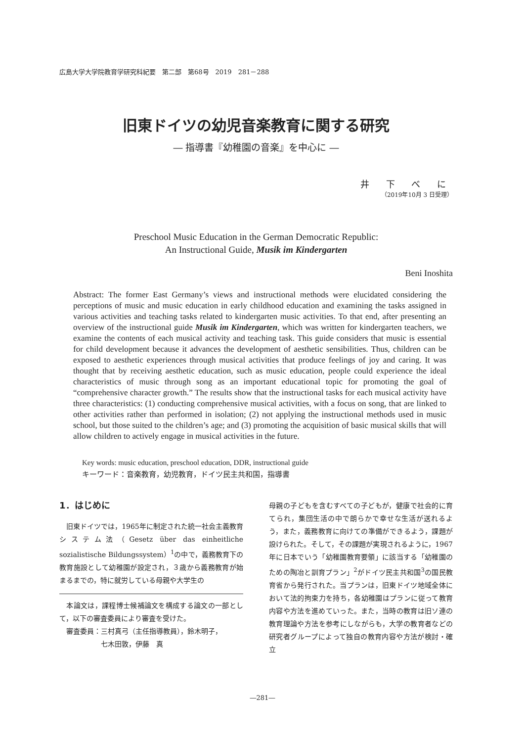広島大学大学院教育学研究科紀要　第二部　第68号　2019　281－288
旧東ドイツの幼児音楽教育に関する研究
― 指導書『幼稚園の音楽』を中心に ―
井 下 べ に
（2019年10月 3 日受理）
Preschool Music Education in the German Democratic Republic:
An Instructional Guide, Musik im Kindergarten
Beni Inoshita
Abstract: The former East Germany’s views and instructional methods were elucidated considering the perceptions of music and music education in early childhood education and examining the tasks assigned in various activities and teaching tasks related to kindergarten music activities. To that end, after presenting an overview of the instructional guide Musik im Kindergarten, which was written for kindergarten teachers, we examine the contents of each musical activity and teaching task. This guide considers that music is essential for child development because it advances the development of aesthetic sensibilities. Thus, children can be exposed to aesthetic experiences through musical activities that produce feelings of joy and caring. It was thought that by receiving aesthetic education, such as music education, people could experience the ideal characteristics of music through song as an important educational topic for promoting the goal of “comprehensive character growth.” The results show that the instructional tasks for each musical activity have three characteristics: (1) conducting comprehensive musical activities, with a focus on song, that are linked to other activities rather than performed in isolation; (2) not applying the instructional methods used in music school, but those suited to the children’s age; and (3) promoting the acquisition of basic musical skills that will allow children to actively engage in musical activities in the future.
Key words: music education, preschool education, DDR, instructional guide
キーワード：音楽教育，幼児教育，ドイツ民主共和国，指導書
1．はじめに
　旧東ドイツでは，1965年に制定された統一社会主義教育システム法（Gesetz über das einheitliche sozialistische Bildungssystem）<sup>1</sup>の中で，義務教育下の教育施設として幼稚園が設定され，３歳から義務教育が始まるまでの，特に就労している母親や大学生の
　本論文は，課程博士候補論文を構成する論文の一部として，以下の審査委員により審査を受けた。
　審査委員：三村真弓（主任指導教員），鈴木明子，
　　　　　　七木田敦，伊藤　真
母親の子どもを含むすべての子どもが，健康で社会的に育てられ，集団生活の中で朗らかで幸せな生活が送れるよう，また，義務教育に向けての準備ができるよう，課題が設けられた。そして，その課題が実現されるように，1967年に日本でいう「幼稚園教育要領」に該当する「幼稚園のための陶冶と訓育プラン」<sup>2</sup>がドイツ民主共和国<sup>3</sup>の国民教育省から発行された。当プランは，旧東ドイツ地域全体において法的拘束力を持ち，各幼稚園はプランに従って教育内容や方法を進めていった。また，当時の教育は旧ソ連の教育理論や方法を参考にしながらも，大学の教育者などの研究者グループによって独自の教育内容や方法が検討・確立
―281―